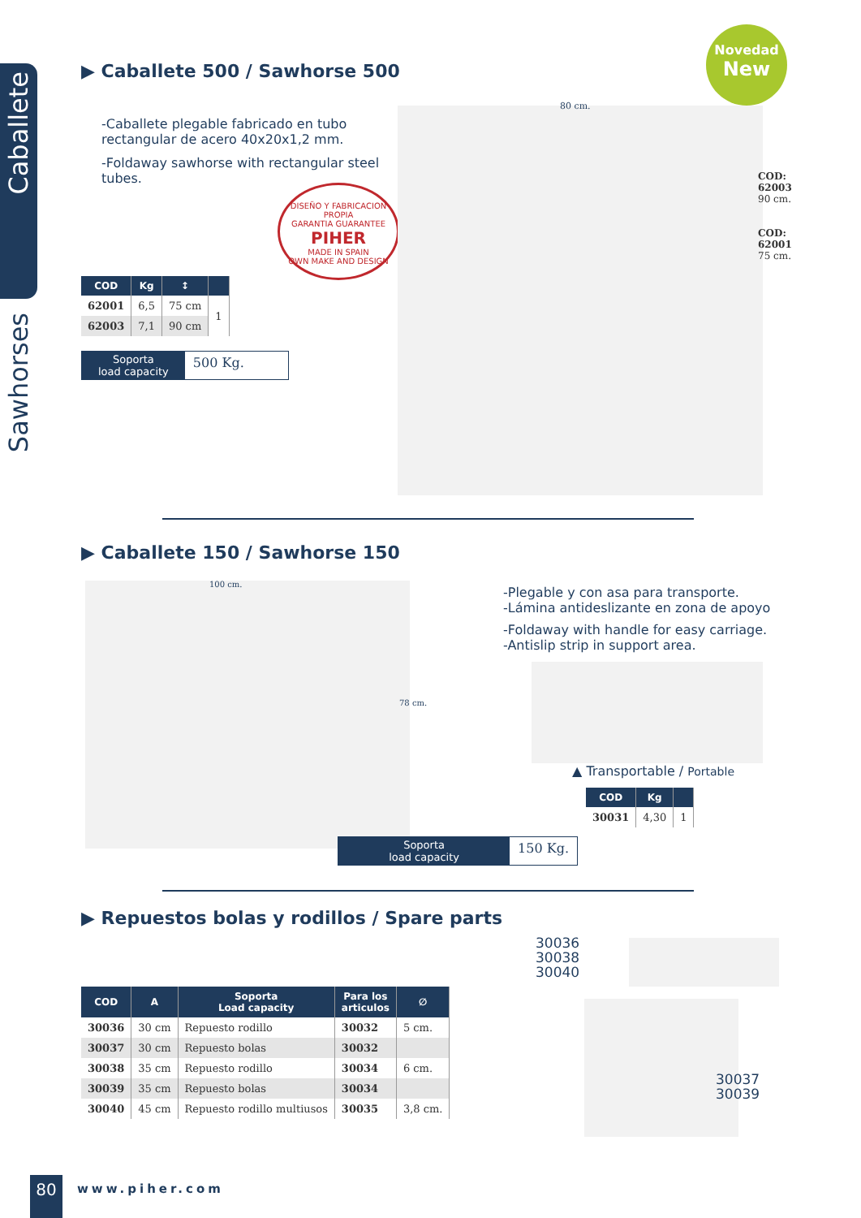Caballete
Sawhorses
Novedad
New
▶ Caballete 500 / Sawhorse 500
-Caballete plegable fabricado en tubo rectangular de acero 40x20x1,2 mm.
-Foldaway sawhorse with rectangular steel tubes.
DISEÑO Y FABRICACION PROPIA
GARANTIA GUARANTEE
PIHER
MADE IN SPAIN
OWN MAKE AND DESIGN
80 cm.
COD:
62003
90 cm.
COD:
62001
75 cm.
| COD | Kg | ↕ | |
| --- | --- | --- | --- |
| 62001 | 6,5 | 75 cm | 1 |
| 62003 | 7,1 | 90 cm | |
Soporta
load capacity 500 Kg.
▶ Caballete 150 / Sawhorse 150
100 cm.
78 cm.
-Plegable y con asa para transporte.
-Lámina antideslizante en zona de apoyo
-Foldaway with handle for easy carriage.
-Antislip strip in support area.
▲ Transportable / Portable
Soporta
load capacity 150 Kg.
| COD | Kg | |
| --- | --- | --- |
| 30031 | 4,30 | 1 |
▶ Repuestos bolas y rodillos / Spare parts
30036
30038
30040
30037
30039
| COD | A | Soporta Load capacity | Para los articulos | ∅ |
| --- | --- | --- | --- | --- |
| 30036 | 30 cm | Repuesto rodillo | 30032 | 5 cm. |
| 30037 | 30 cm | Repuesto bolas | 30032 | |
| 30038 | 35 cm | Repuesto rodillo | 30034 | 6 cm. |
| 30039 | 35 cm | Repuesto bolas | 30034 | |
| 30040 | 45 cm | Repuesto rodillo multiusos | 30035 | 3,8 cm. |
80 www.piher.com